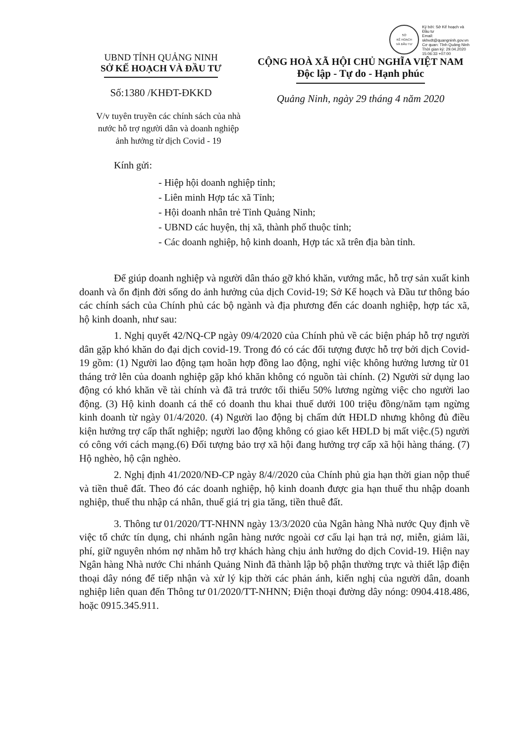UBND TỈNH QUẢNG NINH
SỞ KẾ HOẠCH VÀ ĐẦU TƯ
Số:1380 /KHĐT-ĐKKD
SỞ
KẾ HOẠCH
VÀ ĐẦU TƯ
Ký bởi: Sở Kế hoạch và
Đầu tư
Email:
skhvdt@quangninh.gov.vn
Cơ quan: Tỉnh Quảng Ninh
Thời gian ký: 29.04.2020
15:06:33 +07:00
CỘNG HOÀ XÃ HỘI CHỦ NGHĨA VIỆT NAM
Độc lập - Tự do - Hạnh phúc
Quảng Ninh, ngày 29 tháng 4 năm 2020
V/v tuyên truyền các chính sách của nhà nước hỗ trợ người dân và doanh nghiệp ảnh hưởng từ dịch Covid - 19
Kính gửi:
- Hiệp hội doanh nghiệp tỉnh;
- Liên minh Hợp tác xã Tỉnh;
- Hội doanh nhân trẻ Tỉnh Quảng Ninh;
- UBND các huyện, thị xã, thành phố thuộc tỉnh;
- Các doanh nghiệp, hộ kinh doanh, Hợp tác xã trên địa bàn tỉnh.
Để giúp doanh nghiệp và người dân tháo gỡ khó khăn, vướng mắc, hỗ trợ sản xuất kinh doanh và ổn định đời sống do ảnh hưởng của dịch Covid-19; Sở Kế hoạch và Đầu tư thông báo các chính sách của Chính phủ các bộ ngành và địa phương đến các doanh nghiệp, hợp tác xã, hộ kinh doanh, như sau:
1. Nghị quyết 42/NQ-CP ngày 09/4/2020 của Chính phủ về các biện pháp hỗ trợ người dân gặp khó khăn do đại dịch covid-19. Trong đó có các đối tượng được hỗ trợ bởi dịch Covid-19 gồm: (1) Người lao động tạm hoãn hợp đồng lao động, nghỉ việc không hưởng lương từ 01 tháng trở lên của doanh nghiệp gặp khó khăn không có nguồn tài chính. (2) Người sử dụng lao động có khó khăn về tài chính và đã trả trước tối thiểu 50% lương ngừng việc cho người lao động. (3) Hộ kinh doanh cá thể có doanh thu khai thuế dưới 100 triệu đồng/năm tạm ngừng kinh doanh từ ngày 01/4/2020. (4) Người lao động bị chấm dứt HĐLD nhưng không đủ điều kiện hưởng trợ cấp thất nghiệp; người lao động không có giao kết HĐLD bị mất việc.(5) người có công với cách mạng.(6) Đối tượng bảo trợ xã hội đang hưởng trợ cấp xã hội hàng tháng. (7) Hộ nghèo, hộ cận nghèo.
2. Nghị định 41/2020/NĐ-CP ngày 8/4//2020 của Chính phủ gia hạn thời gian nộp thuế và tiền thuê đất. Theo đó các doanh nghiệp, hộ kinh doanh được gia hạn thuế thu nhập doanh nghiệp, thuế thu nhập cá nhân, thuế giá trị gia tăng, tiền thuê đất.
3. Thông tư 01/2020/TT-NHNN ngày 13/3/2020 của Ngân hàng Nhà nước Quy định về việc tổ chức tín dụng, chi nhánh ngân hàng nước ngoài cơ cấu lại hạn trả nợ, miễn, giảm lãi, phí, giữ nguyên nhóm nợ nhằm hỗ trợ khách hàng chịu ảnh hưởng do dịch Covid-19. Hiện nay Ngân hàng Nhà nước Chi nhánh Quảng Ninh đã thành lập bộ phận thường trực và thiết lập điện thoại dây nóng để tiếp nhận và xử lý kịp thời các phản ánh, kiến nghị của người dân, doanh nghiệp liên quan đến Thông tư 01/2020/TT-NHNN; Điện thoại đường dây nóng: 0904.418.486, hoặc 0915.345.911.